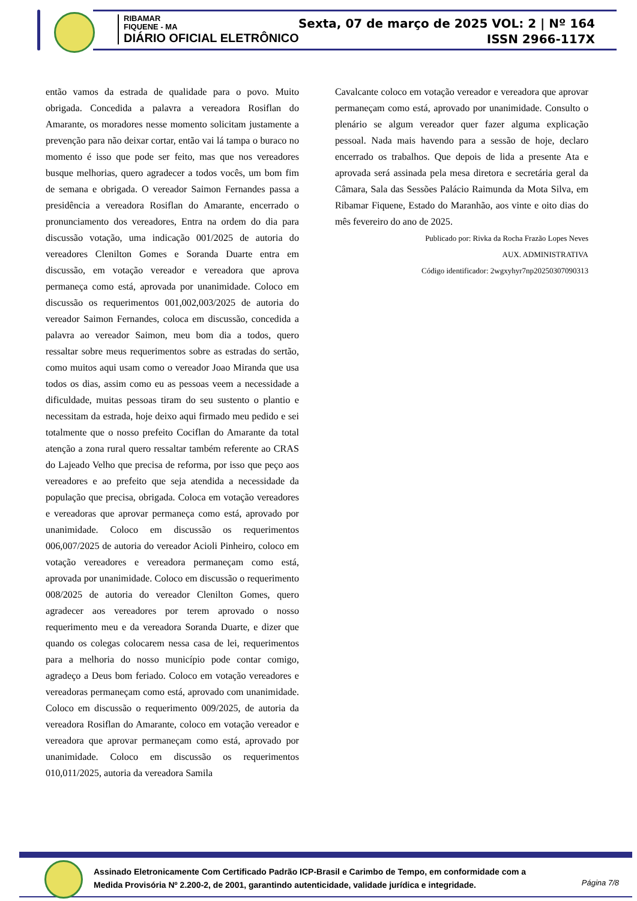RIBAMAR
FIQUENE - MA
DIÁRIO OFICIAL ELETRÔNICO
Sexta, 07 de março de 2025 VOL: 2 | Nº 164
ISSN 2966-117X
então vamos da estrada de qualidade para o povo. Muito obrigada. Concedida a palavra a vereadora Rosiflan do Amarante, os moradores nesse momento solicitam justamente a prevenção para não deixar cortar, então vai lá tampa o buraco no momento é isso que pode ser feito, mas que nos vereadores busque melhorias, quero agradecer a todos vocês, um bom fim de semana e obrigada. O vereador Saimon Fernandes passa a presidência a vereadora Rosiflan do Amarante, encerrado o pronunciamento dos vereadores, Entra na ordem do dia para discussão votação, uma indicação 001/2025 de autoria do vereadores Clenilton Gomes e Soranda Duarte entra em discussão, em votação vereador e vereadora que aprova permaneça como está, aprovada por unanimidade. Coloco em discussão os requerimentos 001,002,003/2025 de autoria do vereador Saimon Fernandes, coloca em discussão, concedida a palavra ao vereador Saimon, meu bom dia a todos, quero ressaltar sobre meus requerimentos sobre as estradas do sertão, como muitos aqui usam como o vereador Joao Miranda que usa todos os dias, assim como eu as pessoas veem a necessidade a dificuldade, muitas pessoas tiram do seu sustento o plantio e necessitam da estrada, hoje deixo aqui firmado meu pedido e sei totalmente que o nosso prefeito Cociflan do Amarante da total atenção a zona rural quero ressaltar também referente ao CRAS do Lajeado Velho que precisa de reforma, por isso que peço aos vereadores e ao prefeito que seja atendida a necessidade da população que precisa, obrigada. Coloca em votação vereadores e vereadoras que aprovar permaneça como está, aprovado por unanimidade. Coloco em discussão os requerimentos 006,007/2025 de autoria do vereador Acioli Pinheiro, coloco em votação vereadores e vereadora permaneçam como está, aprovada por unanimidade. Coloco em discussão o requerimento 008/2025 de autoria do vereador Clenilton Gomes, quero agradecer aos vereadores por terem aprovado o nosso requerimento meu e da vereadora Soranda Duarte, e dizer que quando os colegas colocarem nessa casa de lei, requerimentos para a melhoria do nosso município pode contar comigo, agradeço a Deus bom feriado. Coloco em votação vereadores e vereadoras permaneçam como está, aprovado com unanimidade. Coloco em discussão o requerimento 009/2025, de autoria da vereadora Rosiflan do Amarante, coloco em votação vereador e vereadora que aprovar permaneçam como está, aprovado por unanimidade. Coloco em discussão os requerimentos 010,011/2025, autoria da vereadora Samila
Cavalcante coloco em votação vereador e vereadora que aprovar permaneçam como está, aprovado por unanimidade. Consulto o plenário se algum vereador quer fazer alguma explicação pessoal. Nada mais havendo para a sessão de hoje, declaro encerrado os trabalhos. Que depois de lida a presente Ata e aprovada será assinada pela mesa diretora e secretária geral da Câmara, Sala das Sessões Palácio Raimunda da Mota Silva, em Ribamar Fiquene, Estado do Maranhão, aos vinte e oito dias do mês fevereiro do ano de 2025.
Publicado por: Rivka da Rocha Frazão Lopes Neves
AUX. ADMINISTRATIVA
Código identificador: 2wgxyhyr7np20250307090313
Assinado Eletronicamente Com Certificado Padrão ICP-Brasil e Carimbo de Tempo, em conformidade com a
Medida Provisória Nº 2.200-2, de 2001, garantindo autenticidade, validade jurídica e integridade.
Página 7/8